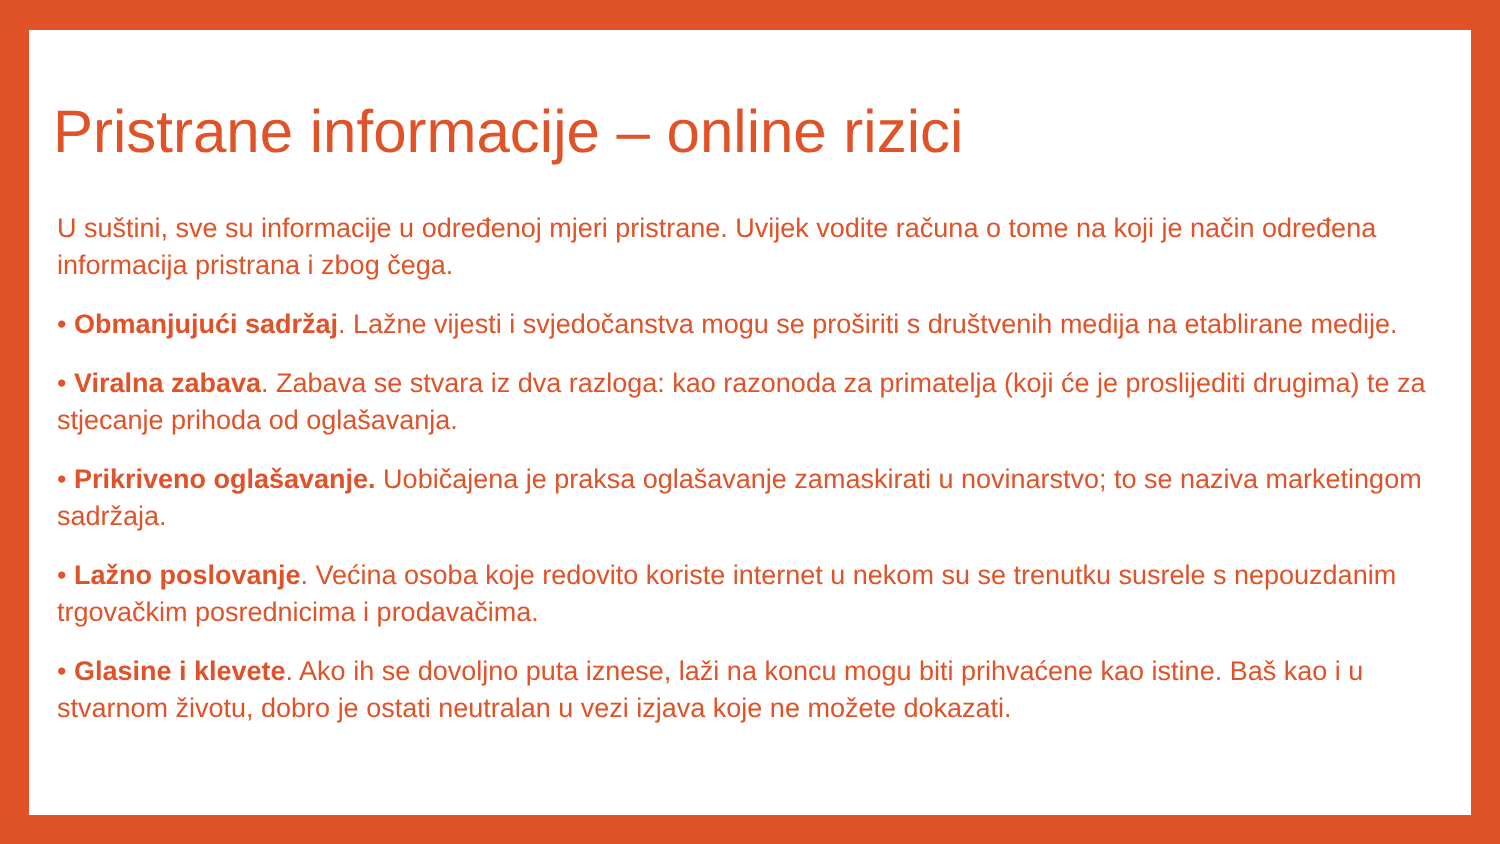Pristrane informacije – online rizici
U suštini, sve su informacije u određenoj mjeri pristrane. Uvijek vodite računa o tome na koji je način određena informacija pristrana i zbog čega.
• Obmanjujući sadržaj. Lažne vijesti i svjedočanstva mogu se proširiti s društvenih medija na etablirane medije.
• Viralna zabava. Zabava se stvara iz dva razloga: kao razonoda za primatelja (koji će je proslijediti drugima) te za stjecanje prihoda od oglašavanja.
• Prikriveno oglašavanje. Uobičajena je praksa oglašavanje zamaskirati u novinarstvo; to se naziva marketingom sadržaja.
• Lažno poslovanje. Većina osoba koje redovito koriste internet u nekom su se trenutku susrele s nepouzdanim trgovačkim posrednicima i prodavačima.
• Glasine i klevete. Ako ih se dovoljno puta iznese, laži na koncu mogu biti prihvaćene kao istine. Baš kao i u stvarnom životu, dobro je ostati neutralan u vezi izjava koje ne možete dokazati.